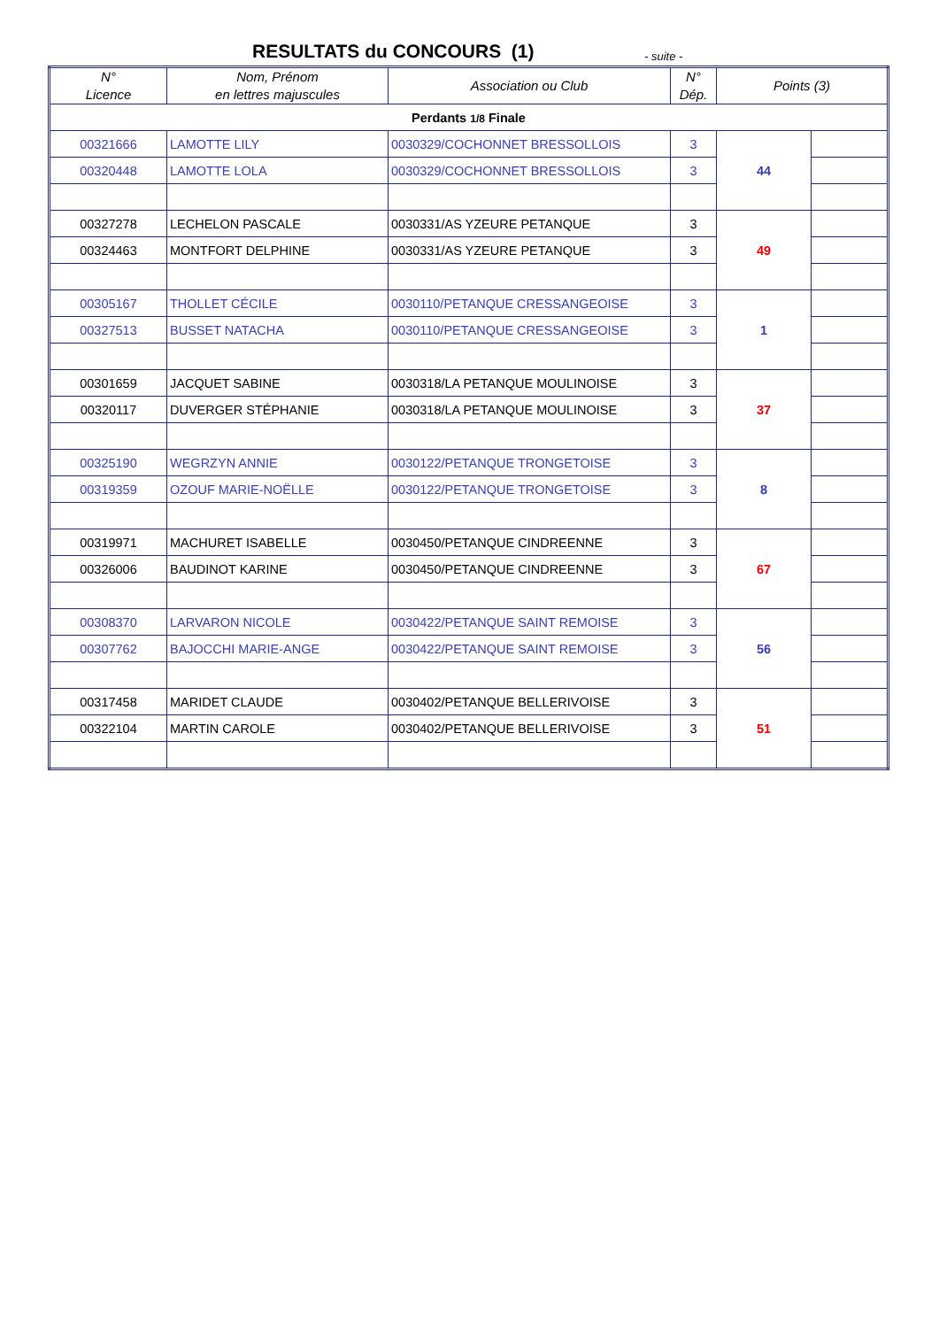RESULTATS du CONCOURS (1) - suite -
| N° Licence | Nom, Prénom en lettres majuscules | Association ou Club | N° Dép. | Points (3) | |
| --- | --- | --- | --- | --- | --- |
| Perdants 1/8 Finale | | | | | |
| 00321666 | LAMOTTE LILY | 0030329/COCHONNET BRESSOLLOIS | 3 | 44 | |
| 00320448 | LAMOTTE LOLA | 0030329/COCHONNET BRESSOLLOIS | 3 | | |
| 00327278 | LECHELON PASCALE | 0030331/AS YZEURE PETANQUE | 3 | 49 | |
| 00324463 | MONTFORT DELPHINE | 0030331/AS YZEURE PETANQUE | 3 | | |
| 00305167 | THOLLET CÉCILE | 0030110/PETANQUE CRESSANGEOISE | 3 | 1 | |
| 00327513 | BUSSET NATACHA | 0030110/PETANQUE CRESSANGEOISE | 3 | | |
| 00301659 | JACQUET SABINE | 0030318/LA PETANQUE MOULINOISE | 3 | 37 | |
| 00320117 | DUVERGER STÉPHANIE | 0030318/LA PETANQUE MOULINOISE | 3 | | |
| 00325190 | WEGRZYN ANNIE | 0030122/PETANQUE TRONGETOISE | 3 | 8 | |
| 00319359 | OZOUF MARIE-NOËLLE | 0030122/PETANQUE TRONGETOISE | 3 | | |
| 00319971 | MACHURET ISABELLE | 0030450/PETANQUE CINDREENNE | 3 | 67 | |
| 00326006 | BAUDINOT KARINE | 0030450/PETANQUE CINDREENNE | 3 | | |
| 00308370 | LARVARON NICOLE | 0030422/PETANQUE SAINT REMOISE | 3 | 56 | |
| 00307762 | BAJOCCHI MARIE-ANGE | 0030422/PETANQUE SAINT REMOISE | 3 | | |
| 00317458 | MARIDET CLAUDE | 0030402/PETANQUE BELLERIVOISE | 3 | 51 | |
| 00322104 | MARTIN CAROLE | 0030402/PETANQUE BELLERIVOISE | 3 | | |